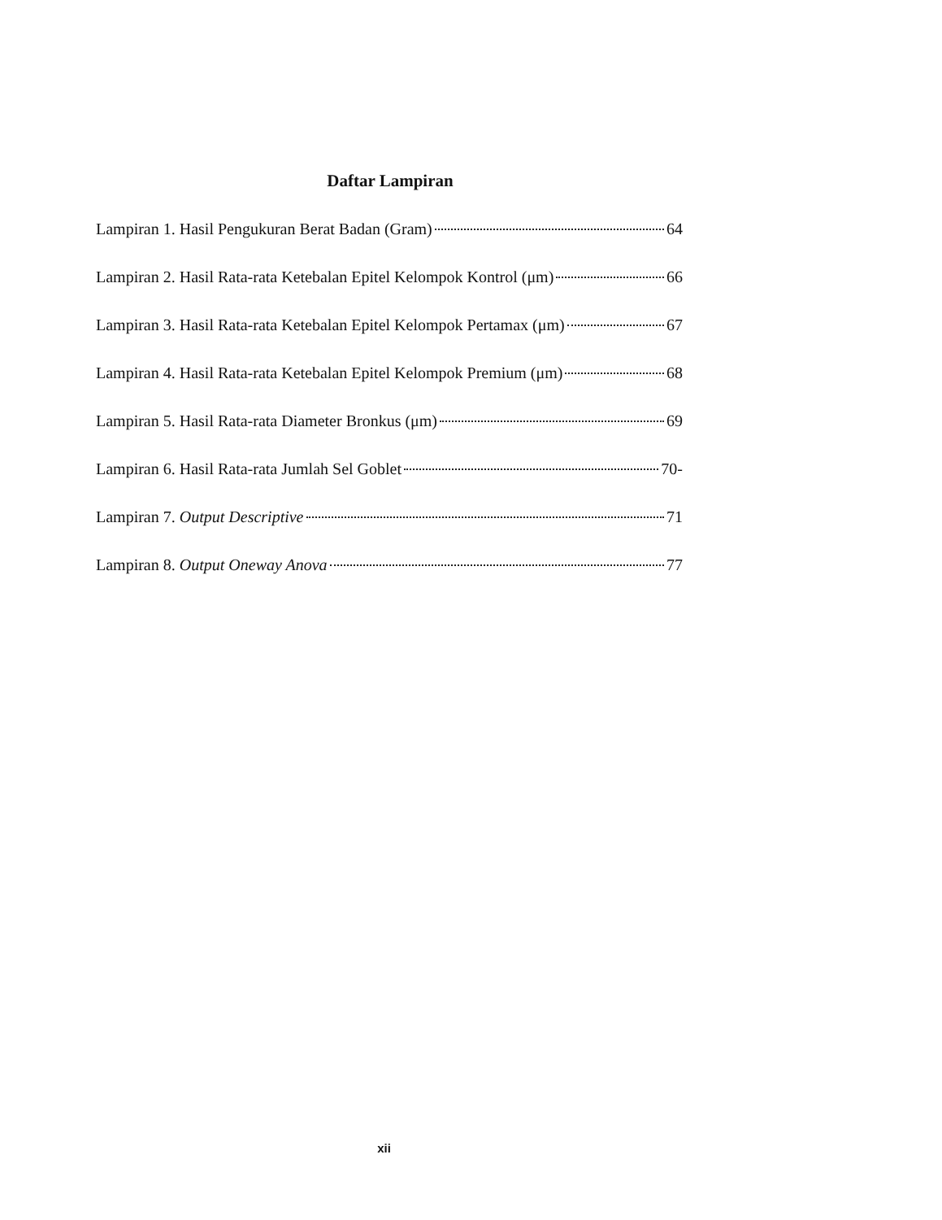Daftar Lampiran
Lampiran 1. Hasil Pengukuran Berat Badan (Gram) 64
Lampiran 2. Hasil Rata-rata Ketebalan Epitel Kelompok Kontrol (μm) 66
Lampiran 3. Hasil Rata-rata Ketebalan Epitel Kelompok Pertamax (μm) 67
Lampiran 4. Hasil Rata-rata Ketebalan Epitel Kelompok Premium (μm) 68
Lampiran 5. Hasil Rata-rata Diameter Bronkus (μm) 69
Lampiran 6. Hasil Rata-rata Jumlah Sel Goblet 70-
Lampiran 7. Output Descriptive 71
Lampiran 8. Output Oneway Anova 77
xii